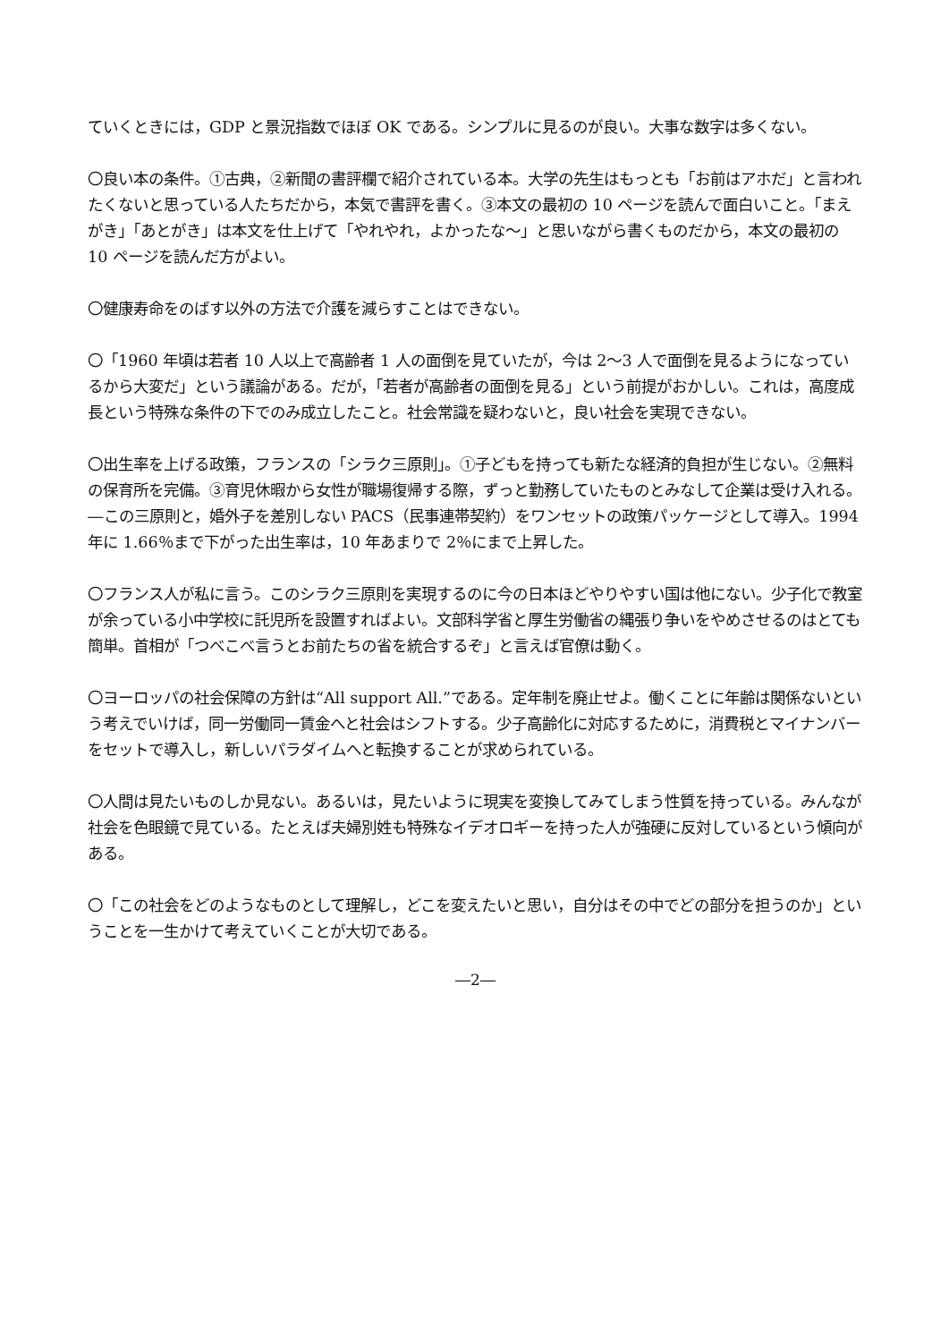ていくときには，GDP と景況指数でほぼ OK である。シンプルに見るのが良い。大事な数字は多くない。
〇良い本の条件。①古典，②新聞の書評欄で紹介されている本。大学の先生はもっとも「お前はアホだ」と言われたくないと思っている人たちだから，本気で書評を書く。③本文の最初の 10 ページを読んで面白いこと。「まえがき」「あとがき」は本文を仕上げて「やれやれ，よかったな～」と思いながら書くものだから，本文の最初の 10 ページを読んだ方がよい。
〇健康寿命をのばす以外の方法で介護を減らすことはできない。
〇「1960 年頃は若者 10 人以上で高齢者 1 人の面倒を見ていたが，今は 2～3 人で面倒を見るようになっているから大変だ」という議論がある。だが，「若者が高齢者の面倒を見る」という前提がおかしい。これは，高度成長という特殊な条件の下でのみ成立したこと。社会常識を疑わないと，良い社会を実現できない。
〇出生率を上げる政策，フランスの「シラク三原則」。①子どもを持っても新たな経済的負担が生じない。②無料の保育所を完備。③育児休暇から女性が職場復帰する際，ずっと勤務していたものとみなして企業は受け入れる。―この三原則と，婚外子を差別しない PACS（民事連帯契約）をワンセットの政策パッケージとして導入。1994 年に 1.66％まで下がった出生率は，10 年あまりで 2％にまで上昇した。
〇フランス人が私に言う。このシラク三原則を実現するのに今の日本ほどやりやすい国は他にない。少子化で教室が余っている小中学校に託児所を設置すればよい。文部科学省と厚生労働省の縄張り争いをやめさせるのはとても簡単。首相が「つべこべ言うとお前たちの省を統合するぞ」と言えば官僚は動く。
〇ヨーロッパの社会保障の方針は“All support All.”である。定年制を廃止せよ。働くことに年齢は関係ないという考えでいけば，同一労働同一賃金へと社会はシフトする。少子高齢化に対応するために，消費税とマイナンバーをセットで導入し，新しいパラダイムへと転換することが求められている。
〇人間は見たいものしか見ない。あるいは，見たいように現実を変換してみてしまう性質を持っている。みんなが社会を色眼鏡で見ている。たとえば夫婦別姓も特殊なイデオロギーを持った人が強硬に反対しているという傾向がある。
〇「この社会をどのようなものとして理解し，どこを変えたいと思い，自分はその中でどの部分を担うのか」ということを一生かけて考えていくことが大切である。
―2―